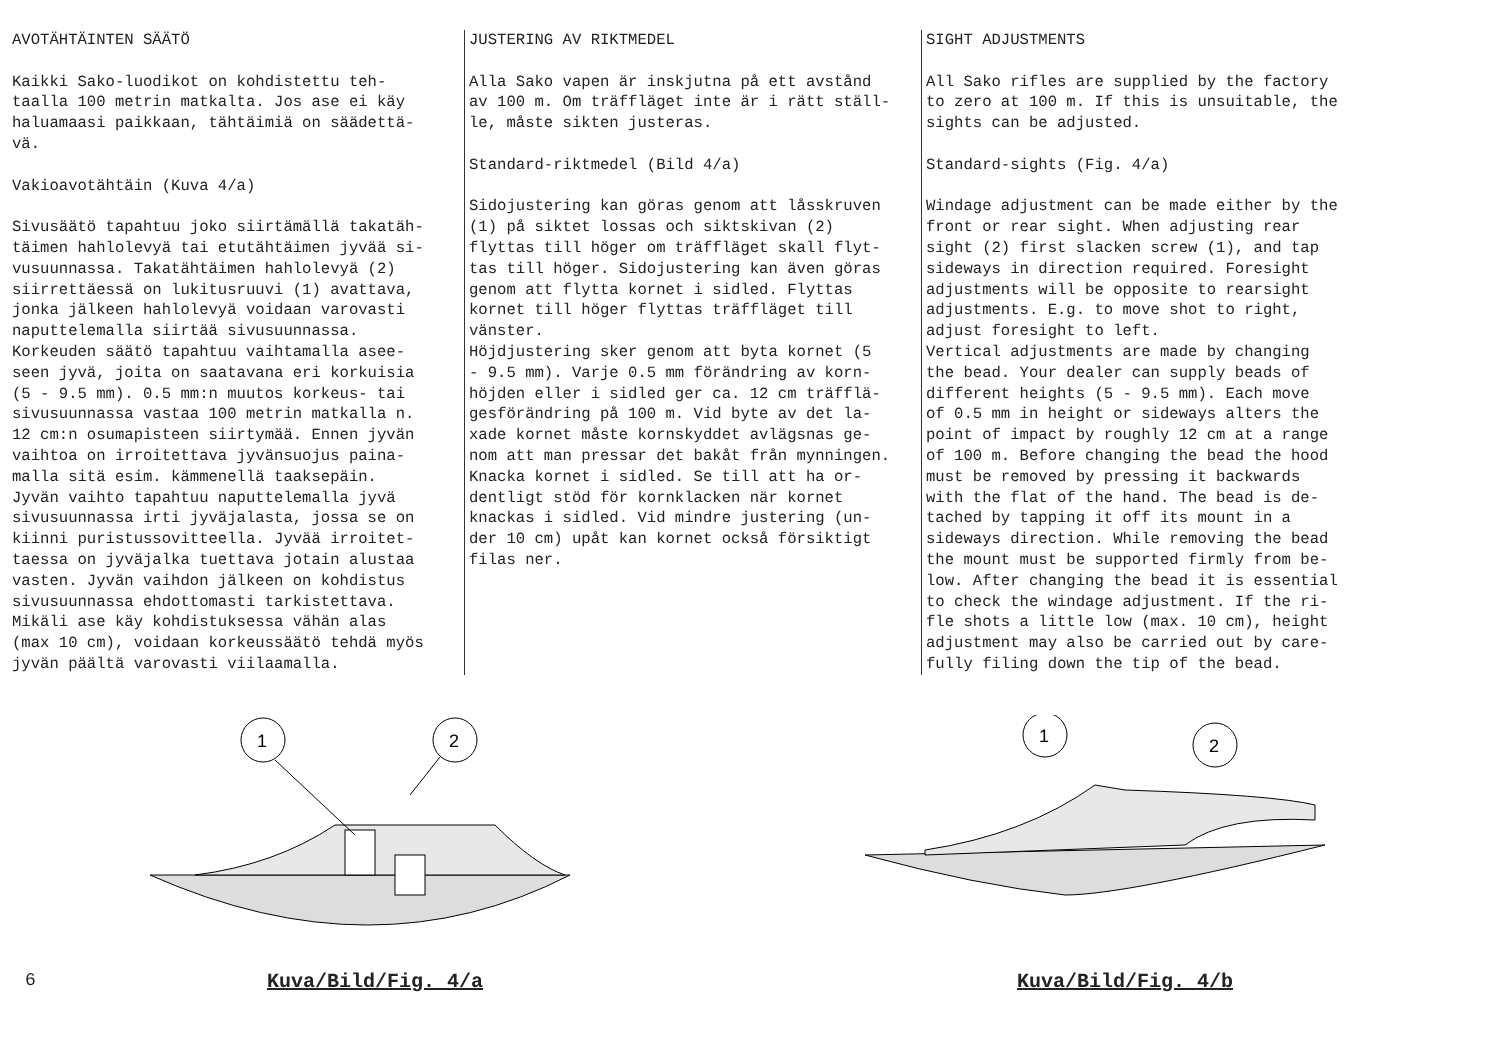AVOTÄHTÄINTEN SÄÄTÖ Kaikki Sako-luodikot on kohdistettu teh- taalla 100 metrin matkalta. Jos ase ei käy haluamaasi paikkaan, tähtäimiä on säädettä- vä. Vakioavotähtäin (Kuva 4/a) Sivusäätö tapahtuu joko siirtämällä takatäh- täimen hahlolevyä tai etutähtäimen jyvää si- vusuunnassa. Takatähtäimen hahlolevyä (2) siirrettäessä on lukitusruuvi (1) avattava, jonka jälkeen hahlolevyä voidaan varovasti naputtelemalla siirtää sivusuunnassa. Korkeuden säätö tapahtuu vaihtamalla asee- seen jyvä, joita on saatavana eri korkuisia (5 - 9.5 mm). 0.5 mm:n muutos korkeus- tai sivusuunnassa vastaa 100 metrin matkalla n. 12 cm:n osumapisteen siirtymää. Ennen jyvän vaihtoa on irroitettava jyvänsuojus paina- malla sitä esim. kämmenellä taaksepäin. Jyvän vaihto tapahtuu naputtelemalla jyvä sivusuunnassa irti jyväjalasta, jossa se on kiinni puristussovitteella. Jyvää irroitet- taessa on jyväjalka tuettava jotain alustaa vasten. Jyvän vaihdon jälkeen on kohdistus sivusuunnassa ehdottomasti tarkistettava. Mikäli ase käy kohdistuksessa vähän alas (max 10 cm), voidaan korkeussäätö tehdä myös jyvän päältä varovasti viilaamalla.
JUSTERING AV RIKTMEDEL Alla Sako vapen är inskjutna på ett avstånd av 100 m. Om träffläget inte är i rätt ställ- le, måste sikten justeras. Standard-riktmedel (Bild 4/a) Sidojustering kan göras genom att låsskruven (1) på siktet lossas och siktskivan (2) flyttas till höger om träffläget skall flyt- tas till höger. Sidojustering kan även göras genom att flytta kornet i sidled. Flyttas kornet till höger flyttas träffläget till vänster. Höjdjustering sker genom att byta kornet (5 - 9.5 mm). Varje 0.5 mm förändring av korn- höjden eller i sidled ger ca. 12 cm träfflä- gesförändring på 100 m. Vid byte av det la- xade kornet måste kornskyddet avlägsnas ge- nom att man pressar det bakåt från mynningen. Knacka kornet i sidled. Se till att ha or- dentligt stöd för kornklacken när kornet knackas i sidled. Vid mindre justering (un- der 10 cm) upåt kan kornet också försiktigt filas ner.
SIGHT ADJUSTMENTS All Sako rifles are supplied by the factory to zero at 100 m. If this is unsuitable, the sights can be adjusted. Standard-sights (Fig. 4/a) Windage adjustment can be made either by the front or rear sight. When adjusting rear sight (2) first slacken screw (1), and tap sideways in direction required. Foresight adjustments will be opposite to rearsight adjustments. E.g. to move shot to right, adjust foresight to left. Vertical adjustments are made by changing the bead. Your dealer can supply beads of different heights (5 - 9.5 mm). Each move of 0.5 mm in height or sideways alters the point of impact by roughly 12 cm at a range of 100 m. Before changing the bead the hood must be removed by pressing it backwards with the flat of the hand. The bead is de- tached by tapping it off its mount in a sideways direction. While removing the bead the mount must be supported firmly from be- low. After changing the bead it is essential to check the windage adjustment. If the ri- fle shots a little low (max. 10 cm), height adjustment may also be carried out by care- fully filing down the tip of the bead.
1
2
6 Kuva/Bild/Fig. 4/a
1
2
Kuva/Bild/Fig. 4/b